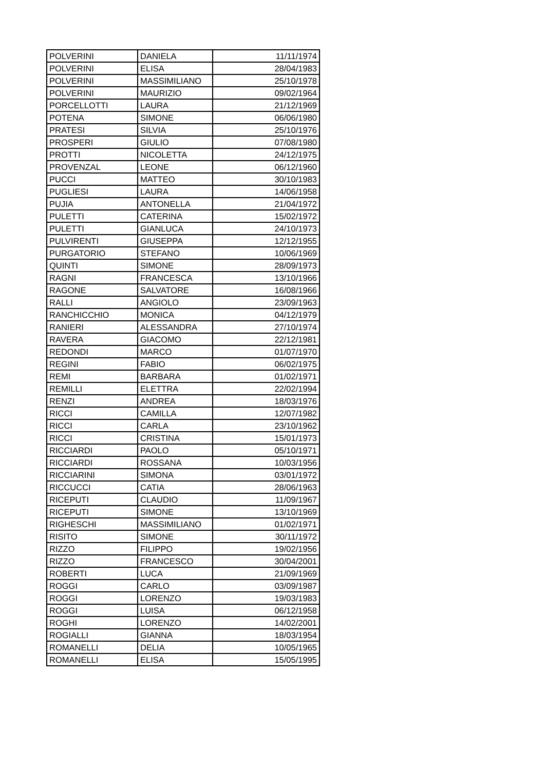| POLVERINI | DANIELA | 11/11/1974 |
| POLVERINI | ELISA | 28/04/1983 |
| POLVERINI | MASSIMILIANO | 25/10/1978 |
| POLVERINI | MAURIZIO | 09/02/1964 |
| PORCELLOTTI | LAURA | 21/12/1969 |
| POTENA | SIMONE | 06/06/1980 |
| PRATESI | SILVIA | 25/10/1976 |
| PROSPERI | GIULIO | 07/08/1980 |
| PROTTI | NICOLETTA | 24/12/1975 |
| PROVENZAL | LEONE | 06/12/1960 |
| PUCCI | MATTEO | 30/10/1983 |
| PUGLIESI | LAURA | 14/06/1958 |
| PUJIA | ANTONELLA | 21/04/1972 |
| PULETTI | CATERINA | 15/02/1972 |
| PULETTI | GIANLUCA | 24/10/1973 |
| PULVIRENTI | GIUSEPPA | 12/12/1955 |
| PURGATORIO | STEFANO | 10/06/1969 |
| QUINTI | SIMONE | 28/09/1973 |
| RAGNI | FRANCESCA | 13/10/1966 |
| RAGONE | SALVATORE | 16/08/1966 |
| RALLI | ANGIOLO | 23/09/1963 |
| RANCHICCHIO | MONICA | 04/12/1979 |
| RANIERI | ALESSANDRA | 27/10/1974 |
| RAVERA | GIACOMO | 22/12/1981 |
| REDONDI | MARCO | 01/07/1970 |
| REGINI | FABIO | 06/02/1975 |
| REMI | BARBARA | 01/02/1971 |
| REMILLI | ELETTRA | 22/02/1994 |
| RENZI | ANDREA | 18/03/1976 |
| RICCI | CAMILLA | 12/07/1982 |
| RICCI | CARLA | 23/10/1962 |
| RICCI | CRISTINA | 15/01/1973 |
| RICCIARDI | PAOLO | 05/10/1971 |
| RICCIARDI | ROSSANA | 10/03/1956 |
| RICCIARINI | SIMONA | 03/01/1972 |
| RICCUCCI | CATIA | 28/06/1963 |
| RICEPUTI | CLAUDIO | 11/09/1967 |
| RICEPUTI | SIMONE | 13/10/1969 |
| RIGHESCHI | MASSIMILIANO | 01/02/1971 |
| RISITO | SIMONE | 30/11/1972 |
| RIZZO | FILIPPO | 19/02/1956 |
| RIZZO | FRANCESCO | 30/04/2001 |
| ROBERTI | LUCA | 21/09/1969 |
| ROGGI | CARLO | 03/09/1987 |
| ROGGI | LORENZO | 19/03/1983 |
| ROGGI | LUISA | 06/12/1958 |
| ROGHI | LORENZO | 14/02/2001 |
| ROGIALLI | GIANNA | 18/03/1954 |
| ROMANELLI | DELIA | 10/05/1965 |
| ROMANELLI | ELISA | 15/05/1995 |